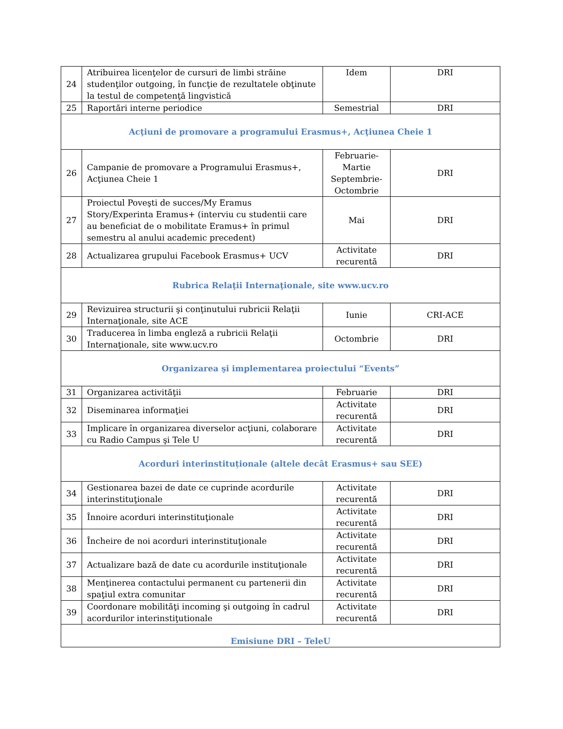| 24 | Atribuirea licenţelor de cursuri de limbi străine studenţilor outgoing, în funcţie de rezultatele obţinute la testul de competenţă lingvistică | Idem | DRI |
| 25 | Raportări interne periodice | Semestrial | DRI |
| Acţiuni de promovare a programului Erasmus+, Acţiunea Cheie 1 | | | |
| 26 | Campanie de promovare a Programului Erasmus+, Acţiunea Cheie 1 | Februarie-Martie Septembrie-Octombrie | DRI |
| 27 | Proiectul Poveşti de succes/My Eramus Story/Experinta Eramus+ (interviu cu studentii care au beneficiat de o mobilitate Eramus+ în primul semestru al anului academic precedent) | Mai | DRI |
| 28 | Actualizarea grupului Facebook Erasmus+ UCV | Activitate recurentă | DRI |
| Rubrica Relaţii Internaţionale, site www.ucv.ro | | | |
| 29 | Revizuirea structurii şi conţinutului rubricii Relaţii Internaţionale, site ACE | Iunie | CRI-ACE |
| 30 | Traducerea în limba engleză a rubricii Relaţii Internaţionale, site www.ucv.ro | Octombrie | DRI |
| Organizarea şi implementarea proiectului “Events” | | | |
| 31 | Organizarea activităţii | Februarie | DRI |
| 32 | Diseminarea informaţiei | Activitate recurentă | DRI |
| 33 | Implicare în organizarea diverselor acţiuni, colaborare cu Radio Campus şi Tele U | Activitate recurentă | DRI |
| Acorduri interinstituționale (altele decât Erasmus+ sau SEE) | | | |
| 34 | Gestionarea bazei de date ce cuprinde acordurile interinstituţionale | Activitate recurentă | DRI |
| 35 | Înnoire acorduri interinstituţionale | Activitate recurentă | DRI |
| 36 | Încheire de noi acorduri interinstituţionale | Activitate recurentă | DRI |
| 37 | Actualizare bază de date cu acordurile instituţionale | Activitate recurentă | DRI |
| 38 | Menţinerea contactului permanent cu partenerii din spaţiul extra comunitar | Activitate recurentă | DRI |
| 39 | Coordonare mobilităţi incoming şi outgoing în cadrul acordurilor interinstiţutionale | Activitate recurentă | DRI |
| Emisiune DRI – TeleU | | | |